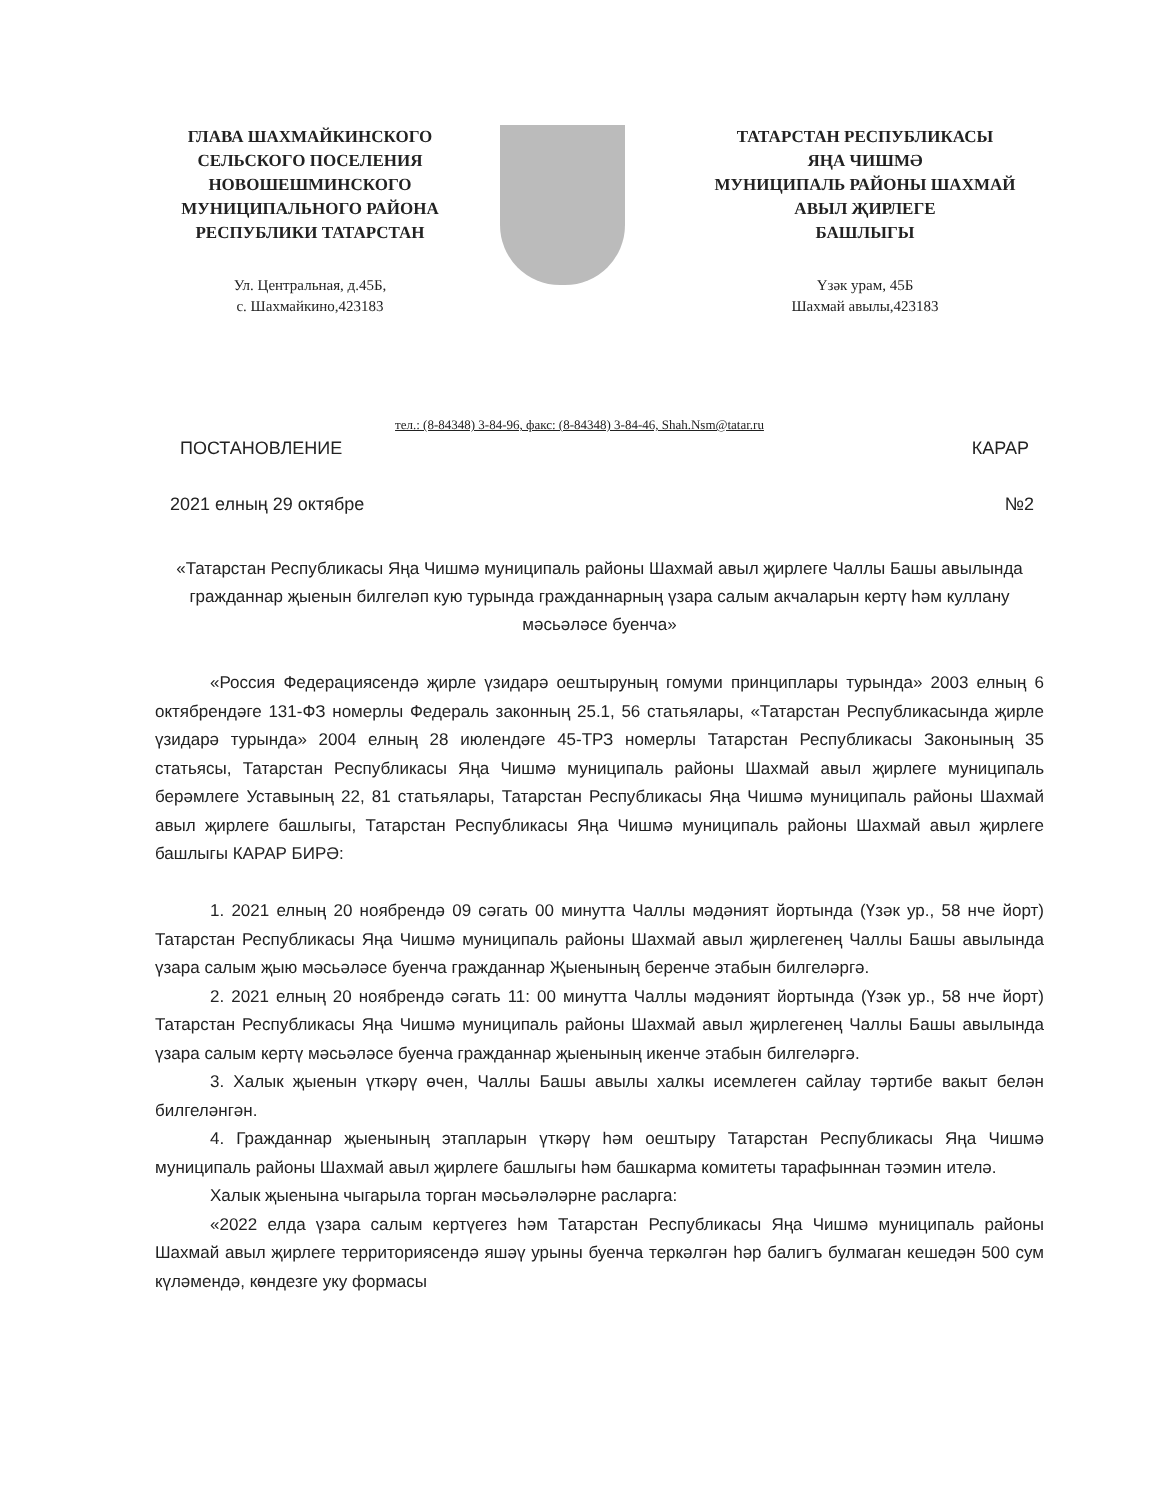ГЛАВА ШАХМАЙКИНСКОГО
СЕЛЬСКОГО ПОСЕЛЕНИЯ
НОВОШЕШМИНСКОГО
МУНИЦИПАЛЬНОГО РАЙОНА
РЕСПУБЛИКИ ТАТАРСТАН
Ул. Центральная, д.45Б,
с. Шахмайкино,423183
ТАТАРСТАН РЕСПУБЛИКАСЫ
ЯҢА ЧИШМӘ
МУНИЦИПАЛЬ РАЙОНЫ ШАХМАЙ
АВЫЛ ҖИРЛЕГЕ
БАШЛЫГЫ
Үзәк урам, 45Б
Шахмай авылы,423183
тел.: (8-84348) 3-84-96, факс: (8-84348) 3-84-46, Shah.Nsm@tatar.ru
ПОСТАНОВЛЕНИЕ КАРАР
2021 елның 29 октябре №2
«Татарстан Республикасы Яңа Чишмә муниципаль районы Шахмай авыл җирлеге Чаллы Башы авылында гражданнар җыенын билгеләп кую турында гражданнарның үзара салым акчаларын кертү һәм куллану мәсьәләсе буенча»
«Россия Федерациясендә җирле үзидарә оештыруның гомуми принциплары турында» 2003 елның 6 октябрендәге 131-ФЗ номерлы Федераль законның 25.1, 56 статьялары, «Татарстан Республикасында җирле үзидарә турында» 2004 елның 28 июлендәге 45-ТРЗ номерлы Татарстан Республикасы Законының 35 статьясы, Татарстан Республикасы Яңа Чишмә муниципаль районы Шахмай авыл җирлеге муниципаль берәмлеге Уставының 22, 81 статьялары, Татарстан Республикасы Яңа Чишмә муниципаль районы Шахмай авыл җирлеге башлыгы, Татарстан Республикасы Яңа Чишмә муниципаль районы Шахмай авыл җирлеге башлыгы КАРАР БИРӘ:
1. 2021 елның 20 ноябрендә 09 сәгать 00 минутта Чаллы мәдәният йортында (Үзәк ур., 58 нче йорт) Татарстан Республикасы Яңа Чишмә муниципаль районы Шахмай авыл җирлегенең Чаллы Башы авылында үзара салым җыю мәсьәләсе буенча гражданнар Җыенының беренче этабын билгеләргә.
2. 2021 елның 20 ноябрендә сәгать 11: 00 минутта Чаллы мәдәният йортында (Үзәк ур., 58 нче йорт) Татарстан Республикасы Яңа Чишмә муниципаль районы Шахмай авыл җирлегенең Чаллы Башы авылында үзара салым кертү мәсьәләсе буенча гражданнар җыенының икенче этабын билгеләргә.
3. Халык җыенын үткәрү өчен, Чаллы Башы авылы халкы исемлеген сайлау тәртибе вакыт белән билгеләнгән.
4. Гражданнар җыенының этапларын үткәрү һәм оештыру Татарстан Республикасы Яңа Чишмә муниципаль районы Шахмай авыл җирлеге башлыгы һәм башкарма комитеты тарафыннан тәэмин ителә.
Халык җыенына чыгарыла торган мәсьәләләрне расларга:
«2022 елда үзара салым кертүегез һәм Татарстан Республикасы Яңа Чишмә муниципаль районы Шахмай авыл җирлеге территориясендә яшәү урыны буенча теркәлгән һәр балигъ булмаган кешедән 500 сум күләмендә, көндезге уку формасы